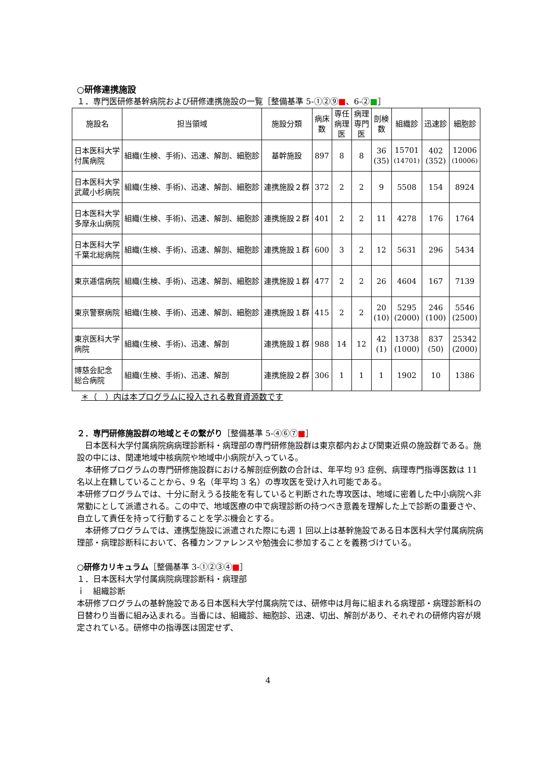○研修連携施設
１．専門医研修基幹病院および研修連携施設の一覧［整備基準 5-①②⑨■、6-②■］
| 施設名 | 担当領域 | 施設分類 | 病床 数 | 専任 病理 医 | 病理 専門 医 | 剖検 数 | 組織診 | 迅速診 | 細胞診 |
| --- | --- | --- | --- | --- | --- | --- | --- | --- | --- |
| 日本医科大学 付属病院 | 組織(生検、手術)、迅速、解剖、細胞診 | 基幹施設 | 897 | 8 | 8 | 36 (35) | 15701 (14701) | 402 (352) | 12006 (10006) |
| 日本医科大学 武蔵小杉病院 | 組織(生検、手術)、迅速、解剖、細胞診 | 連携施設２群 | 372 | 2 | 2 | 9 | 5508 | 154 | 8924 |
| 日本医科大学 多摩永山病院 | 組織(生検、手術)、迅速、解剖、細胞診 | 連携施設２群 | 401 | 2 | 2 | 11 | 4278 | 176 | 1764 |
| 日本医科大学 千葉北総病院 | 組織(生検、手術)、迅速、解剖、細胞診 | 連携施設１群 | 600 | 3 | 2 | 12 | 5631 | 296 | 5434 |
| 東京逓信病院 | 組織(生検、手術)、迅速、解剖、細胞診 | 連携施設１群 | 477 | 2 | 2 | 26 | 4604 | 167 | 7139 |
| 東京警察病院 | 組織(生検、手術)、迅速、解剖、細胞診 | 連携施設１群 | 415 | 2 | 2 | 20 (10) | 5295 (2000) | 246 (100) | 5546 (2500) |
| 東京医科大学 病院 | 組織(生検、手術)、迅速、解剖 | 連携施設１群 | 988 | 14 | 12 | 42 (1) | 13738 (1000) | 837 (50) | 25342 (2000) |
| 博慈会記念 総合病院 | 組織(生検、手術)、迅速、解剖 | 連携施設２群 | 306 | 1 | 1 | 1 | 1902 | 10 | 1386 |
＊（　）内は本プログラムに投入される教育資源数です
２．専門研修施設群の地域とその繋がり［整備基準 5-④⑥⑦■］
　日本医科大学付属病院病病理診断科・病理部の専門研修施設群は東京都内および関東近県の施設群である。施設の中には、関連地域中核病院や地域中小病院が入っている。
　本研修プログラムの専門研修施設群における解剖症例数の合計は、年平均 93 症例、病理専門指導医数は 11 名以上在籍していることから、9 名（年平均 3 名）の専攻医を受け入れ可能である。
本研修プログラムでは、十分に耐えうる技能を有していると判断された専攻医は、地域に密着した中小病院へ非常勤にとして派遣される。この中で、地域医療の中で病理診断の持つべき意義を理解した上で診断の重要さや、自立して責任を持って行動することを学ぶ機会とする。
　本研修プログラムでは、連携型施設に派遣された際にも週 1 回以上は基幹施設である日本医科大学付属病院病理部・病理診断科において、各種カンファレンスや勉強会に参加することを義務づけている。
○研修カリキュラム［整備基準 3-①②③④■］
１．日本医科大学付属病院病理診断科・病理部
ｉ　組織診断
本研修プログラムの基幹施設である日本医科大学付属病院では、研修中は月毎に組まれる病理部・病理診断科の日替わり当番に組み込まれる。当番には、組織診、細胞診、迅速、切出、解剖があり、それぞれの研修内容が規定されている。研修中の指導医は固定せず、
4